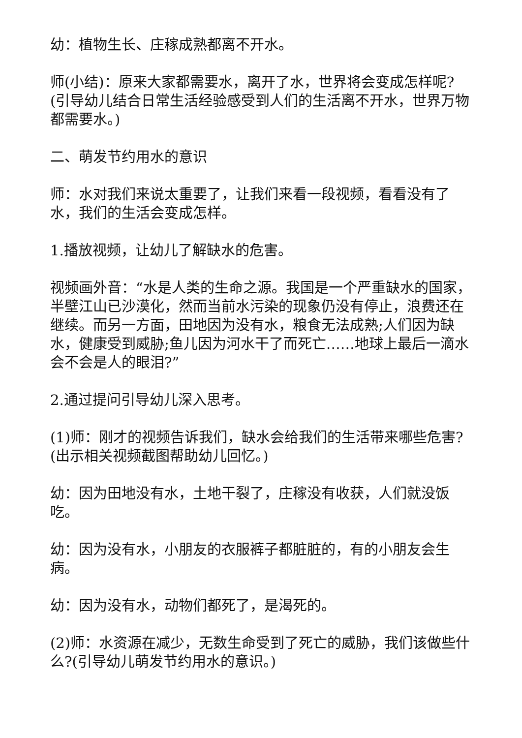幼：植物生长、庄稼成熟都离不开水。
师(小结)：原来大家都需要水，离开了水，世界将会变成怎样呢?(引导幼儿结合日常生活经验感受到人们的生活离不开水，世界万物都需要水。)
二、萌发节约用水的意识
师：水对我们来说太重要了，让我们来看一段视频，看看没有了水，我们的生活会变成怎样。
1.播放视频，让幼儿了解缺水的危害。
视频画外音：“水是人类的生命之源。我国是一个严重缺水的国家，半壁江山已沙漠化，然而当前水污染的现象仍没有停止，浪费还在继续。而另一方面，田地因为没有水，粮食无法成熟;人们因为缺水，健康受到威胁;鱼儿因为河水干了而死亡……地球上最后一滴水会不会是人的眼泪?”
2.通过提问引导幼儿深入思考。
(1)师：刚才的视频告诉我们，缺水会给我们的生活带来哪些危害?(出示相关视频截图帮助幼儿回忆。)
幼：因为田地没有水，土地干裂了，庄稼没有收获，人们就没饭吃。
幼：因为没有水，小朋友的衣服裤子都脏脏的，有的小朋友会生病。
幼：因为没有水，动物们都死了，是渴死的。
(2)师：水资源在减少，无数生命受到了死亡的威胁，我们该做些什么?(引导幼儿萌发节约用水的意识。)